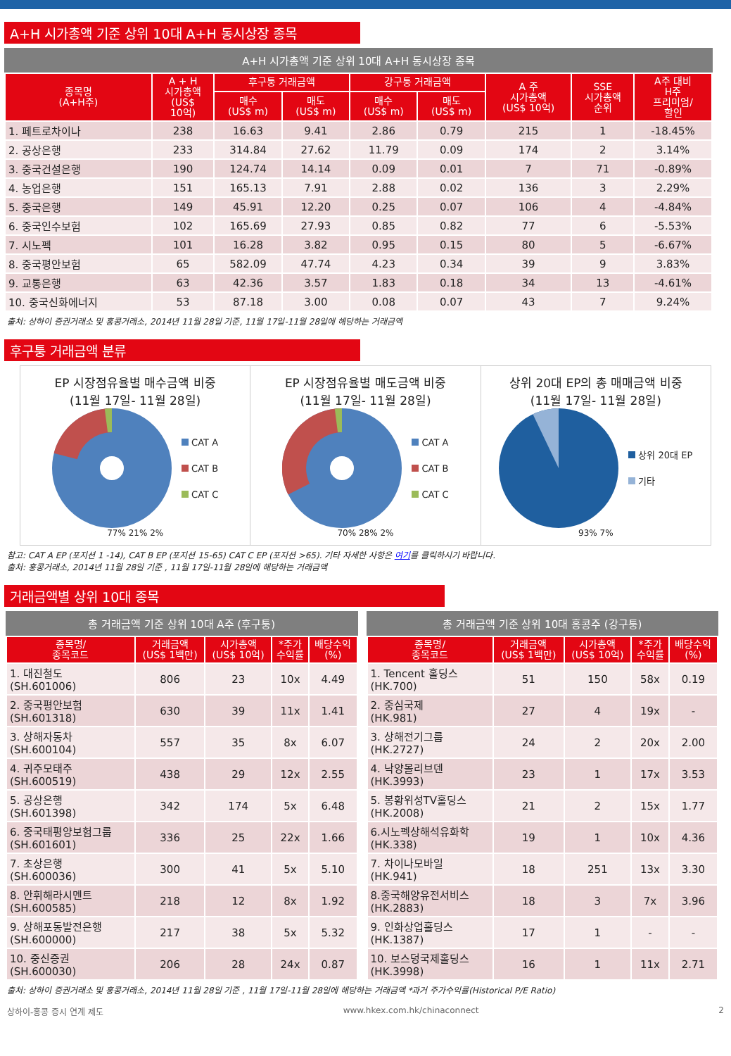A+H 시가총액 기준 상위 10대 A+H 동시상장 종목
A+H 시가총액 기준 상위 10대 A+H 동시상장 종목
| 종목명 (A+H주) | A + H 시가총액 (US$ 10억) | 후구퉁 거래금액 | | 강구퉁 거래금액 | | A 주 시가총액 (US$ 10억) | SSE 시가총액 순위 | A주 대비 H주 프리미엄/ 할인 |
| --- | --- | --- | --- | --- | --- | --- | --- | --- |
| | | 매수 (US$ m) | 매도 (US$ m) | 매수 (US$ m) | 매도 (US$ m) | | | |
| 1. 페트로차이나 | 238 | 16.63 | 9.41 | 2.86 | 0.79 | 215 | 1 | -18.45% |
| 2. 공상은행 | 233 | 314.84 | 27.62 | 11.79 | 0.09 | 174 | 2 | 3.14% |
| 3. 중국건설은행 | 190 | 124.74 | 14.14 | 0.09 | 0.01 | 7 | 71 | -0.89% |
| 4. 농업은행 | 151 | 165.13 | 7.91 | 2.88 | 0.02 | 136 | 3 | 2.29% |
| 5. 중국은행 | 149 | 45.91 | 12.20 | 0.25 | 0.07 | 106 | 4 | -4.84% |
| 6. 중국인수보험 | 102 | 165.69 | 27.93 | 0.85 | 0.82 | 77 | 6 | -5.53% |
| 7. 시노펙 | 101 | 16.28 | 3.82 | 0.95 | 0.15 | 80 | 5 | -6.67% |
| 8. 중국평안보험 | 65 | 582.09 | 47.74 | 4.23 | 0.34 | 39 | 9 | 3.83% |
| 9. 교통은행 | 63 | 42.36 | 3.57 | 1.83 | 0.18 | 34 | 13 | -4.61% |
| 10. 중국신화에너지 | 53 | 87.18 | 3.00 | 0.08 | 0.07 | 43 | 7 | 9.24% |
출처: 상하이 증권거래소 및 홍콩거래소, 2014년 11월 28일 기준, 11월 17일-11월 28일에 해당하는 거래금액
후구퉁 거래금액 분류
EP 시장점유율별 매수금액 비중
(11월 17일- 11월 28일)
CAT A
CAT B
CAT C
77% 21% 2%
EP 시장점유율별 매도금액 비중
(11월 17일- 11월 28일)
CAT A
CAT B
CAT C
70% 28% 2%
상위 20대 EP의 총 매매금액 비중
(11월 17일- 11월 28일)
상위 20대 EP
기타
93% 7%
참고: CAT A EP (포지션 1 -14), CAT B EP (포지션 15-65) CAT C EP (포지션 >65). 기타 자세한 사항은 여기를 클릭하시기 바랍니다.
출처: 홍콩거래소, 2014년 11월 28일 기준 , 11월 17일-11월 28일에 해당하는 거래금액
거래금액별 상위 10대 종목
총 거래금액 기준 상위 10대 A주 (후구퉁)
| 종목명/ 종목코드 | 거래금액 (US$ 1백만) | 시가총액 (US$ 10억) | *주가 수익률 | 배당수익 (%) |
| --- | --- | --- | --- | --- |
| 1. 대진철도 (SH.601006) | 806 | 23 | 10x | 4.49 |
| 2. 중국평안보험 (SH.601318) | 630 | 39 | 11x | 1.41 |
| 3. 상해자동차 (SH.600104) | 557 | 35 | 8x | 6.07 |
| 4. 귀주모태주 (SH.600519) | 438 | 29 | 12x | 2.55 |
| 5. 공상은행 (SH.601398) | 342 | 174 | 5x | 6.48 |
| 6. 중국태평양보험그룹 (SH.601601) | 336 | 25 | 22x | 1.66 |
| 7. 초상은행 (SH.600036) | 300 | 41 | 5x | 5.10 |
| 8. 안휘해라시멘트 (SH.600585) | 218 | 12 | 8x | 1.92 |
| 9. 상해포동발전은행 (SH.600000) | 217 | 38 | 5x | 5.32 |
| 10. 중신증권 (SH.600030) | 206 | 28 | 24x | 0.87 |
총 거래금액 기준 상위 10대 홍콩주 (강구퉁)
| 종목명/ 종목코드 | 거래금액 (US$ 1백만) | 시가총액 (US$ 10억) | *주가 수익률 | 배당수익 (%) |
| --- | --- | --- | --- | --- |
| 1. Tencent 홀딩스 (HK.700) | 51 | 150 | 58x | 0.19 |
| 2. 중심국제 (HK.981) | 27 | 4 | 19x | - |
| 3. 상해전기그룹 (HK.2727) | 24 | 2 | 20x | 2.00 |
| 4. 낙양몰리브덴 (HK.3993) | 23 | 1 | 17x | 3.53 |
| 5. 봉황위성TV홀딩스 (HK.2008) | 21 | 2 | 15x | 1.77 |
| 6.시노펙상해석유화학 (HK.338) | 19 | 1 | 10x | 4.36 |
| 7. 차이나모바일 (HK.941) | 18 | 251 | 13x | 3.30 |
| 8.중국해양유전서비스 (HK.2883) | 18 | 3 | 7x | 3.96 |
| 9. 인화상업홀딩스 (HK.1387) | 17 | 1 | - | - |
| 10. 보스덩국제홀딩스 (HK.3998) | 16 | 1 | 11x | 2.71 |
출처: 상하이 증권거래소 및 홍콩거래소, 2014년 11월 28일 기준 , 11월 17일-11월 28일에 해당하는 거래금액 *과거 주가수익률(Historical P/E Ratio)
상하이-홍콩 증시 연계 제도 www.hkex.com.hk/chinaconnect 2